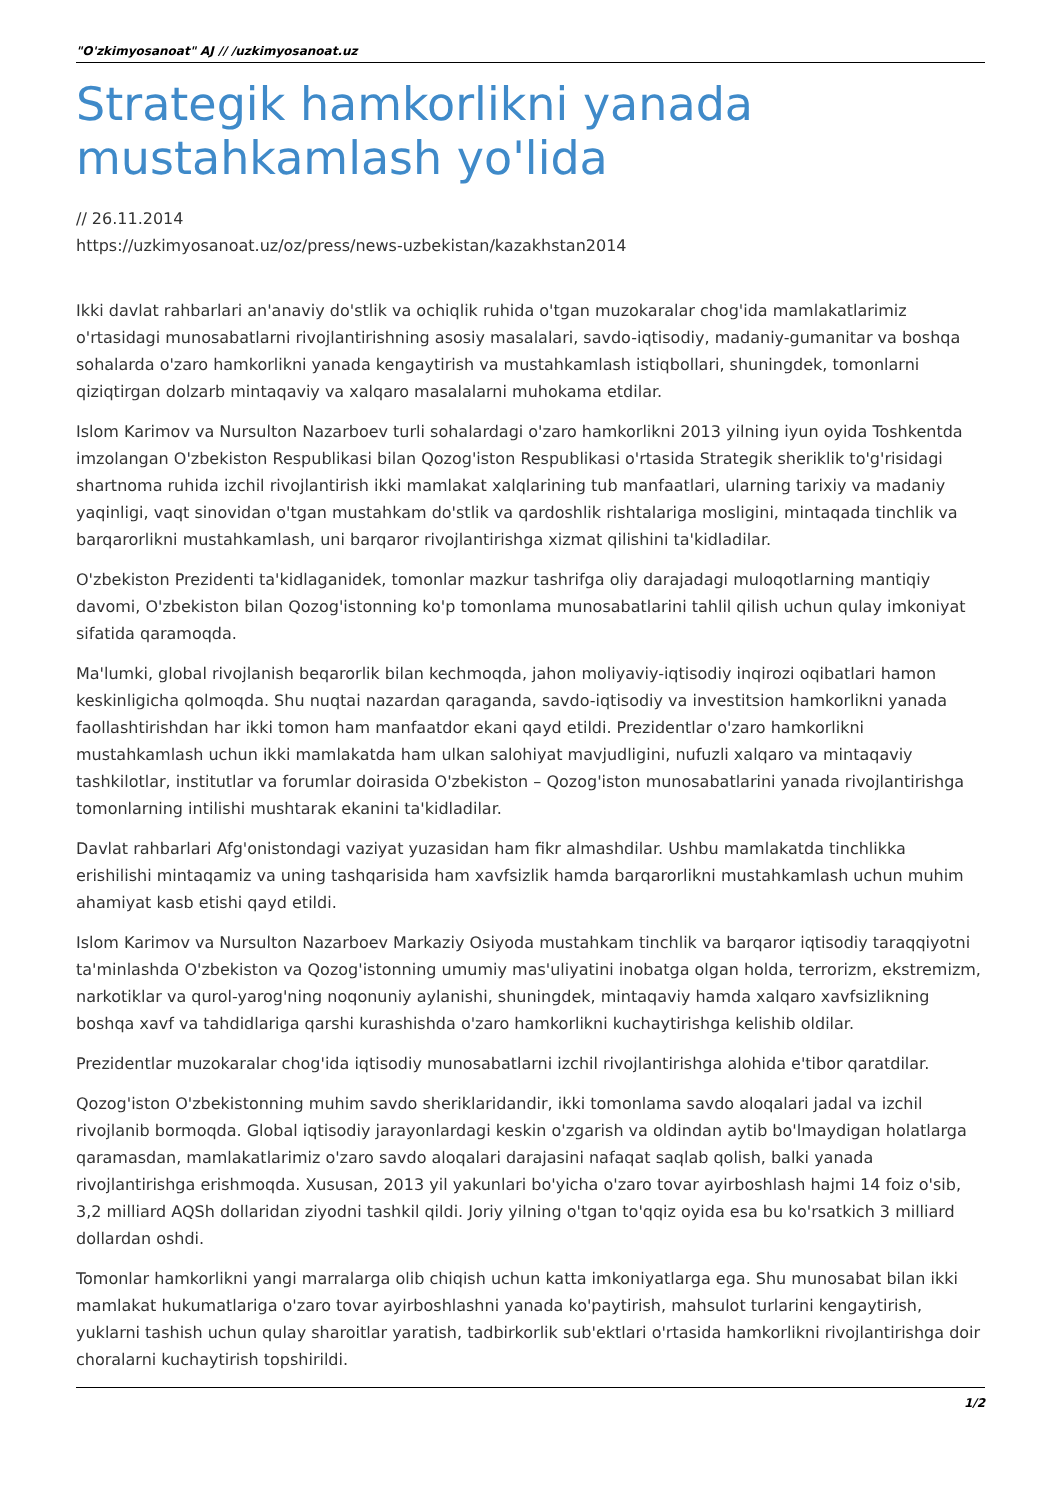"O'zkimyosanoat" AJ // /uzkimyosanoat.uz
Strategik hamkorlikni yanada mustahkamlash yo'lida
// 26.11.2014
https://uzkimyosanoat.uz/oz/press/news-uzbekistan/kazakhstan2014
Ikki davlat rahbarlari an'anaviy do'stlik va ochiqlik ruhida o'tgan muzokaralar chog'ida mamlakatlarimiz o'rtasidagi munosabatlarni rivojlantirishning asosiy masalalari, savdo-iqtisodiy, madaniy-gumanitar va boshqa sohalarda o'zaro hamkorlikni yanada kengaytirish va mustahkamlash istiqbollari, shuningdek, tomonlarni qiziqtirgan dolzarb mintaqaviy va xalqaro masalalarni muhokama etdilar.
Islom Karimov va Nursulton Nazarboev turli sohalardagi o'zaro hamkorlikni 2013 yilning iyun oyida Toshkentda imzolangan O'zbekiston Respublikasi bilan Qozog'iston Respublikasi o'rtasida Strategik sheriklik to'g'risidagi shartnoma ruhida izchil rivojlantirish ikki mamlakat xalqlarining tub manfaatlari, ularning tarixiy va madaniy yaqinligi, vaqt sinovidan o'tgan mustahkam do'stlik va qardoshlik rishtalariga mosligini, mintaqada tinchlik va barqarorlikni mustahkamlash, uni barqaror rivojlantirishga xizmat qilishini ta'kidladilar.
O'zbekiston Prezidenti ta'kidlaganidek, tomonlar mazkur tashrifga oliy darajadagi muloqotlarning mantiqiy davomi, O'zbekiston bilan Qozog'istonning ko'p tomonlama munosabatlarini tahlil qilish uchun qulay imkoniyat sifatida qaramoqda.
Ma'lumki, global rivojlanish beqarorlik bilan kechmoqda, jahon moliyaviy-iqtisodiy inqirozi oqibatlari hamon keskinligicha qolmoqda. Shu nuqtai nazardan qaraganda, savdo-iqtisodiy va investitsion hamkorlikni yanada faollashtirishdan har ikki tomon ham manfaatdor ekani qayd etildi. Prezidentlar o'zaro hamkorlikni mustahkamlash uchun ikki mamlakatda ham ulkan salohiyat mavjudligini, nufuzli xalqaro va mintaqaviy tashkilotlar, institutlar va forumlar doirasida O'zbekiston – Qozog'iston munosabatlarini yanada rivojlantirishga tomonlarning intilishi mushtarak ekanini ta'kidladilar.
Davlat rahbarlari Afg'onistondagi vaziyat yuzasidan ham fikr almashdilar. Ushbu mamlakatda tinchlikka erishilishi mintaqamiz va uning tashqarisida ham xavfsizlik hamda barqarorlikni mustahkamlash uchun muhim ahamiyat kasb etishi qayd etildi.
Islom Karimov va Nursulton Nazarboev Markaziy Osiyoda mustahkam tinchlik va barqaror iqtisodiy taraqqiyotni ta'minlashda O'zbekiston va Qozog'istonning umumiy mas'uliyatini inobatga olgan holda, terrorizm, ekstremizm, narkotiklar va qurol-yarog'ning noqonuniy aylanishi, shuningdek, mintaqaviy hamda xalqaro xavfsizlikning boshqa xavf va tahdidlariga qarshi kurashishda o'zaro hamkorlikni kuchaytirishga kelishib oldilar.
Prezidentlar muzokaralar chog'ida iqtisodiy munosabatlarni izchil rivojlantirishga alohida e'tibor qaratdilar.
Qozog'iston O'zbekistonning muhim savdo sheriklaridandir, ikki tomonlama savdo aloqalari jadal va izchil rivojlanib bormoqda. Global iqtisodiy jarayonlardagi keskin o'zgarish va oldindan aytib bo'lmaydigan holatlarga qaramasdan, mamlakatlarimiz o'zaro savdo aloqalari darajasini nafaqat saqlab qolish, balki yanada rivojlantirishga erishmoqda. Xususan, 2013 yil yakunlari bo'yicha o'zaro tovar ayirboshlash hajmi 14 foiz o'sib, 3,2 milliard AQSh dollaridan ziyodni tashkil qildi. Joriy yilning o'tgan to'qqiz oyida esa bu ko'rsatkich 3 milliard dollardan oshdi.
Tomonlar hamkorlikni yangi marralarga olib chiqish uchun katta imkoniyatlarga ega. Shu munosabat bilan ikki mamlakat hukumatlariga o'zaro tovar ayirboshlashni yanada ko'paytirish, mahsulot turlarini kengaytirish, yuklarni tashish uchun qulay sharoitlar yaratish, tadbirkorlik sub'ektlari o'rtasida hamkorlikni rivojlantirishga doir choralarni kuchaytirish topshirildi.
1/2